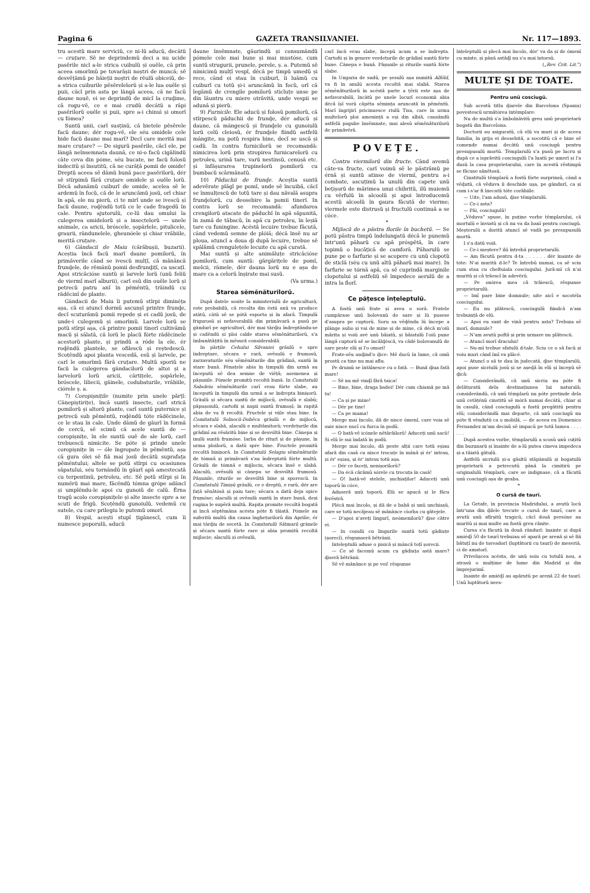Pagina 6 GAZETA TRANSILVANIEI. Nr. 117—1893.
tru acestŭ mare serviciŭ, ce ni-lŭ aducŭ, decâtŭ — cruțare. Sĕ ne deprindemŭ deci a nu ucide pasĕrile nicĭ a-le strica cuibulŭ și ouĕle, că prin aceea omorîmŭ pe tovarășii noștri de muncă; sĕ desvĕțămŭ pe băieții noștri de rĕulŭ obiceiŭ, de-a strica cuiburile pĕsĕrelelorŭ și a-le lua ouĕle și puii, căcĭ prin asta pe lângă aceea, că ne facŭ daune nouĕ, ei se deprindŭ de micĭ la cruḑime, că rogu-vĕ, ce e mai crudŭ decâtŭ a răpi pasĕrilorŭ ouĕle și puii, spre a-i chinuì și omorî cu fómea?
Suntŭ unii, carĭ susținŭ, că bietele pĕsĕrele facŭ daune; dér rogu-vĕ, ele séu omidele cele hide facŭ daune mai marĭ? Decĭ care merită mai mare cruțare? — De sigurŭ pasĕrile, căcĭ ele, pe lângă neînsemnata daună, ce ni-o facŭ cigălindŭ câte ceva din pómе, séu bucate, ne facŭ folosŭ îndecitŭ și însutitŭ, că ne curăță pomii de omide! Dreptŭ aceea sĕ dămŭ bună pace pasĕrilorŭ, dér sĕ stîrpimŭ fără cruțare omidele și ouĕle lorŭ. Décă adunămŭ cuiburĭ de omide, acelea sĕ le ardemŭ în focŭ, că de le aruncămŭ josŭ, orĭ chiar în apă, ele nu pierŭ, ci te mirĭ unde se ivescŭ și facŭ daune, roḑêndŭ totŭ ce le cade fragedŭ în cale. Pentru ajutorulŭ, ce-lŭ dau omului la culegerea omidelorŭ și a insectelorŭ — unele animale, ca aricii, bróscele, șopârlele, pitulicele, graurii, rândunelele, gheunóele și chiar vrăbiile, merită cruțare.
6) Gândacii de Maiu (cărăbușii, buzarii). Aceștia încă facŭ marĭ daune pomilorŭ, în primăverile când se ivescŭ mulțĭ, că mănâncă frunḑele, de rĕmânŭ pomii desfrunḑițĭ, ca uscațĭ. Apoi stricăcióse suntŭ și larvele lorŭ (unŭ feliŭ de viermĭ marĭ alburii), carĭ esŭ din ouĕle lorŭ și petrecŭ patru anĭ în pĕmêntŭ, trăindŭ cu rădĕcinĭ de plante.
Gândacii de Maiu îi putemŭ stîrpi diminéța așa, că ei atuncĭ dormŭ ascunșĭ printre frunḑe, decĭ scuturămŭ pomii repede și ei cadŭ josŭ, de unde-i culegemŭ și omorîmŭ. Larvele lorŭ se potŭ stîrpi așa, că printre pomii tinerĭ cultivămŭ macŭ și sălată, că lorŭ le placŭ fórte rădĕcinele acestorŭ plante, și prindŭ a róde la ele, ér roḑêndŭ plantele, se ofilescŭ și reștedescŭ. Scoțêndŭ apoi planta vescedă, esŭ și larvele, pe carĭ le omorîmŭ fără cruțare. Multŭ sporiŭ ne facŭ la culegerea gândacilorŭ de altoi și a larvelorŭ lorŭ aricii, cârtițele, șopârlele, bróscele, liliecii, găinele, codubaturile, vrăbiile, ciórele ș. a.
7) Coropișnițile (numite prin unele părțĭ: Cânepiștirițe), încă suntŭ insecte, carĭ strică pomilorŭ și altorŭ plante, carĭ suntŭ puternice și petrecŭ sub pĕmêntŭ, roḑêndŭ tóte rădĕcinele, ce le stau în cale. Unde dămŭ de găurĭ în formă de cercŭ, sĕ scimŭ că acele suntŭ de — coropișnițe, în ele suntŭ ouĕ de ale lorŭ, carĭ trebuescŭ nimicite. Se póte și prinde unele coropișnițe în — óle îngropate în pĕmêntŭ, așa că gura ólei sĕ fiă mai josŭ decâtŭ suprafața pĕmêntului; altele se potŭ stîrpi cu ocasiunea săpatului, séu tornândŭ în găurĭ apă amestecată cu terpentinŭ, petroleu, etc. Sĕ potŭ stîrpi și în numĕrŭ mai mare, făcêndŭ tómna grópe adâncĭ și umplêndu-le apoi cu gunoiŭ de calŭ. Érna tragŭ acolo coropișnițele și alte insecte spre a se scuti de frigŭ. Scoțêndŭ gunoiulŭ, vedemŭ cu sutele, cu care prilegiu le putemŭ omorî.
8) Vespii, acești stupĭ țigănescĭ, cum îi numesce poporulŭ, aducŭ
daune însĕmnate, găurindŭ și consumândŭ pómele cele mai bune și mai mustóse, cum suntŭ strugurii, prunele, perele, ș. a. Putemŭ sĕ nimicimŭ mulțĭ vespĭ, décă pe timpŭ umedŭ și rece, când ei stau în cuiburĭ, îi luămŭ cu cuiburĭ cu totŭ și-i aruncămŭ în focŭ, orĭ că legămŭ de crengile pomilorŭ sticluțe unse pe din lăuntru cu miere otrăvită, unde vespii se adună și pierŭ.
9) Furnicile. Ele aducŭ și folosŭ pomilorŭ, că stîrpescŭ păduchii de frunḑe, dér aducŭ și daune, că mângescŭ și frunḑele cu gunoiulŭ lorŭ celŭ cleiosŭ, ér frunḑele fiindŭ astfelŭ mângite, nu potŭ respira bine, decĭ se uscă și cadŭ. In contra furnicilorŭ se recomandă: nimicirea lorŭ prin stropirea furnicarelorŭ cu petroleu, urină tare, varŭ nestinsŭ, cenușă etc. și înfășurarea trupinelorŭ pomilorŭ cu bumbacŭ scărmănatŭ.
10) Păduchii de frunḑe. Aceștia suntŭ adevĕrate plăgĭ pe pomĭ, unde sĕ încuibă, căcĭ se înmulțescŭ de totŭ tare și dau năvală asupra frunḑelorŭ, cu deosebire la pomii tinerĭ. In contra lorŭ se recomandă: afundarea crengilorŭ atacate de păduchĭ în apă săpunită, în zamă de tăbacŭ, în apă cu petroleu, în leșiă tare cu funingine. Acéstă lecuire trebue făcută, când vedemŭ semne de plóiă; décă însĕ nu ar ploua, atuncĭ a doua ḑi după lecuire, trebue sĕ spălămŭ crengulețele lecuite cu apă curată.
Mai suntŭ și alte animăluțe stricăcióse pomilorŭ, cum suntŭ: gărgărițele de pomĭ, melcii, râmele, dér dauna lorŭ nu e așa de mare ca a celorŭ înșirate mai susŭ.
(Va urma.)
Starea sĕmĕnăturilorŭ.
După datele sosite la ministeriulŭ de agricultură, este probabilŭ, că recolta din éstŭ anŭ va produce atâtŭ, câtŭ sĕ se pótă esporta și în afară. Timpulŭ frigurosŭ și nefavorabilŭ din primăvară a pusŭ pe gândurĭ pe agricultorĭ, dér mai târḑiu îndreptându-se și cadêndŭ și ploi calde starea sĕmĕnăturilorŭ, s'a îmbunătățitŭ în mĕsură considerabilă.
In părțile Cehului Silvaniei grâulŭ e spre îndreptare, sĕcara e rară, ovĕsulŭ e frumosŭ, zarzavaturile séu sĕmĕnăturile din grădină, suntŭ în stare bună. Fênațele abia în timpulŭ din urmă au începutŭ sĕ dea semne de viĕță; asemenea și pășunile. Pómele promitŭ recoltă bună. In Comitatulŭ Saboleiu sĕmĕnăturile carĭ erau fórte slabe, au începutŭ în timpulŭ din urmă a se îndrepta binișorŭ. Grâulŭ și sĕcara suntŭ de mijlocŭ, ovĕsulŭ e slabŭ; păpușoiulŭ, cartofii și napii suntŭ frumoșĭ; în rapiță abia de va fi recoltă. Fructele și viile stau bine. In Comitatulŭ Solnocŭ-Dobĕca grâulŭ e de mijlocŭ, sĕcara e slabă, alaculŭ e multămitorŭ; verdețurile din grădinĭ au rĕsăritŭ bine și se desvóltă bine. Cânepa și inulŭ suntŭ frumóse. Iarba de riturĭ și de pășune, în urma ploilorŭ, a datŭ spre bine. Fructele promitŭ recoltă binișoră. In Comitatulŭ Selagiu sĕmĕnăturile de tómnă și primăvară s'au îndreptatŭ fórte multŭ. Grâulŭ de tómnă e mijlociu, sĕcara însĕ e slabă. Alaculŭ, ovĕsulŭ și cânepa se desvóltă frumosŭ. Pășunile, riturile se desvóltă bine și sporescŭ. In Comitatulŭ Timișŭ grâulŭ, ce e dreptŭ, e rarŭ, dér are față sĕnătósă și paiu tare; sĕcara a datŭ deja spice frumóse; alaculŭ și ovĕsulŭ suntŭ în stare bună, deși rugina le supĕră multŭ. Rapița promite recoltă bogată și încă sĕptĕmâna acésta póte fi tăiată. Pómele au suferitŭ multŭ din causa înghețurilorŭ din Aprilie, ér mai târḑiu de secetă. In Comitatulŭ Sătmarŭ grânele și sĕcara suntŭ fórte rare și abia promitŭ recoltă mijlocie; alaculŭ și ovĕsulŭ,
carĭ încă erau slabe, începŭ acum a se îndrepta. Cartofii și în genere verdețurile de grădinĭ suntŭ fórte bune. Cânepa e bună. Pășunile și riturile suntŭ fórte slabe.
In Ungaria de sudŭ, pe șesulŭ așa numitŭ Alföld, va fi în anulŭ acesta recoltă mai slabă. Starea sĕmĕnăturilorŭ în acéstă parte a țĕrii este așa de nefavorabilă, încâtŭ pe unele locurĭ economii abia décă îșĭ vorŭ căpĕta sĕmința aruncată în pĕmêntŭ. Marĭ îngrijirĭ pricinuesce riulŭ Tisa, care în urma multelorŭ ploi amenință a eși din albiă, causândŭ astfelŭ pagube însĕmnate, mai alesŭ sĕmĕnăturilorŭ de primăvĕră.
POVEȚE.
Contra viermilorŭ din fructe. Când avemŭ câte-va fructe, carĭ voimŭ sĕ le păstrămŭ pe érnă și suntŭ atinse de viermĭ, pentru a-i combate, ascuțimŭ la unulŭ din capete unŭ bețișorŭ de mărimea unui chibritŭ, ilŭ muiemŭ cu vêrfulŭ în alcoolŭ și apoi întroducemŭ acestŭ alcoolŭ în gaura făcută de vierme; viermele este distrusŭ și fructulŭ continuă a se cóce.
*
Mijlocŭ de a păstra florile în buchetŭ. — Se potŭ păstra timpŭ îndelungatŭ décă le punemŭ într'unŭ păharŭ cu apă próspĕtă, în care topimŭ o bucățică de camforă. Păharulŭ se pune pe o farfurie și se acopere cu unŭ clopotŭ de sticlă (séu cu unŭ altŭ păharŭ mai mare). In farfurie se tórnă apă, ca sĕ cuprindă marginile clopotului și astfeliŭ sĕ împedece aerulŭ de a intra la florĭ.
Ce pățesce înțeleptulŭ.
A fostŭ unŭ frate și avea o soră. Fratele cumpărase unŭ bolovanŭ de sare și lŭ pusese d'asupra pe cuptorŭ. Soru sa vĕḑêndu lŭ începe a plânge aulio și vai de mine și de mine, că décă m'oiŭ mărita și voiŭ avé unŭ băiatŭ, și băiatulŭ l'oiŭ pune lângă cuptorŭ sĕ se încălḑéscă, va cădé bolovanulŭ de sare peste elŭ și l'o omorî!
Frate-sĕu auḑind'o ḑice: Mĕ ducŭ în lume, că omŭ prostŭ ca tine nu mai aflu.
Pe drumŭ se întâlnesce cu o fată. — Bună ḑiua fată mare!
— Sĕ nu mĕ vinḑĭ fără taica!
— Bine, bine, draga badei! Dér cum chiamă pe mă ta!
— Ca și pe mine!
— Dér pe tine!
— Ca pe mama!
Merge mai încolo, dă de nisce ómenĭ, care voia sĕ suie nisce nucĭ cu furca în podŭ.
— O bată-vĕ icónele nĕtărăilorŭ! Aduceți unŭ sacŭ! Și elŭ le sui îndată în podŭ.
Merge mai încolo, dă peste alții care totŭ eșiau afară din casă cu nisce trocuțe în mână și ér' intrau, și ér' eșiau, și ér' intrau totŭ așa.
— Dér ce faceți, nenișorilorŭ?
— Da écă cărămŭ sórele cu trocuța în casă!
— O! bată-vĕ stelele, șuchiaților! Aduceți unŭ toporŭ în cóce,
Aduseră unŭ toporŭ. Elŭ se apucă și le făcu ferĕstră.
Plécă mai încolo, și dă de o babă și unŭ unchiașŭ, care se totŭ necăjeau sĕ mănânce ciorba cu gătejele.
— D'apoi n'aveți lingurĭ, neómenilorŭ? ḑise către ei.
— In coșulŭ cu lingurile suntŭ totŭ gădiuțe (șorecĭ), rĕspunseră bĕtrânii.
Inteleptulŭ aduse o pisică și mâncă toțĭ șorecii.
— Ce sĕ facemŭ acum cu gădiuța astă mare? ḑiseră bĕtrânii.
Sĕ vĕ mănânce și pe voi! rĕspunse
înțeleptulŭ și plecă mai încolo, dór' va da și de ómenĭ cu minte, și până astăḑĭ nu s'a mai întorsŭ.
(„Rev. Crit. Lit.“)
MULTE ȘI DE TOATE.
Pentru unŭ cosciugŭ.
Sub acestŭ titlu ḑiarele din Barcelona (Spania) povestescŭ următórea întêmplare:
Nu de multŭ s'a îmbolnăvitŭ greu unŭ proprietarŭ bogatŭ din Barcelona.
Doctorii au asiguratŭ, că elŭ va muri și de aceea familia, în grija ei deosebită, a socotitŭ că e bine sĕ comende numai decâtŭ unŭ cosciugŭ pentru presupusulŭ mortŭ. Têmplarulŭ s'a pusŭ pe lucru și după ce a isprăvitŭ cosciugulŭ l'a luatŭ pe umerĭ și l'a dusŭ la casa proprietarului, care în acestŭ rĕstimpŭ se făcuse sănĕtosŭ.
Cinstitulŭ têmplarŭ a fostŭ fórte surprinsŭ, când a vĕḑutŭ, că vĕduva îi deschide ușa, pe gândurĭ, ca și cum i-s'ar fi înecatŭ tóte corăbiile.
— Uite, l'am adusŭ, ḑise têmplarulŭ.
— Ce-i asta?
— Păi, cosciugulŭ!
„Vĕduva“ spuse, în puține vorbe têmplarului, că mortulŭ e înviatŭ și că nu va da banĭ pentru cosciugŭ. Meșterulŭ a doritŭ atuncĭ sĕ vadă pe presupusulŭ mortŭ.
I s'a datŭ voiă.
— Ce-i meștere? ilŭ întrebă proprietarulŭ.
— Am făcutŭ pentru d-ta . . . . . . dér înainte de tóte: N'ai muritŭ d-le? Te întrebŭ numai, ca sĕ sciu cum stau cu cheltuiala cosciugului. Jură-mĭ că n'ai muritŭ și că trăescĭ în adevĕrŭ.
— Pe onórea mea că trăiescŭ, rĕspunse proprietarulŭ.
— Imĭ pare bine domnule; uite aicĭ e socotéla cosciugului.
— Eu nu plătescŭ, cosciugulŭ fiindcă n'am trebuință de elŭ.
— Apoi eu sunt de vină pentru asta? Trebuia sĕ morĭ, domnule?
— N'am avutŭ poftă și prin urmare nu plătescŭ.
— Atuncĭ morĭ dracului!
— Nu-mĭ trebue sfatulŭ d-tale. Sciu ce o să facŭ și voiu muri când îmĭ va plăcé.
— Atuncĭ o să te dau în judecată, ḑise têmplarulŭ, apoi puse sicriulŭ josŭ și se așeḑă în elŭ și începŭ sĕ ḑică:
— Considerândŭ, că unŭ sicriu nu póte fi delăturatŭ dela destinațiunea lui naturală; considerândŭ, că unŭ têmplarŭ nu póte pretinde dela unŭ cetățénŭ cinstitŭ sĕ móră numai decâtŭ, chiar și în casulŭ, când cosciugulŭ a fostŭ pregătitŭ pentru elŭ; considerândŭ mai departe, că unŭ cosciugŭ nu póte fi vêndutŭ ca o mobilă, — de aceea eu Domenico Fernandez m'am decisŭ sĕ impacŭ pe totă lumea . . . . . . .
După acestea vorbe, têmplarulŭ a scosŭ unŭ cuțitŭ din buzunarŭ și înainte de a-lŭ putea cineva impedeca și-a tăiatŭ gâtulŭ.
Astfelŭ sicriulŭ și-a găsitŭ stăpânulŭ și bogatulŭ proprietarŭ a petrecutŭ până la cimitirŭ pe originalulŭ têmplarŭ, care se indignase, că a făcutŭ unŭ cosciugŭ așa de geaba.
*
O cursă de taurĭ.
La Getafe, în provincia Madridului, a avutŭ locŭ într'una din ḑilele trecute o cursă de taurĭ, care a avutŭ unŭ sfîrșitŭ tragicŭ, căcĭ două persóne au muritŭ și mai multe au fostŭ greu rănite.
Cursa s'a făcutŭ în două rândurĭ: înainte și după amiéḑĭ 50 de taurĭ trebuiau sĕ apară pe arenă și sĕ fiă bătuțĭ nu de toreadorĭ (luptătorii cu taurĭ) de meseriă, ci de amatorĭ.
Privelișcea acésta, de unŭ soiu cu totulŭ nou, a atrasŭ o mulțime de lume din Madrid și din împrejurimĭ.
Inainte de amiéḑĭ au apărutŭ pe arenă 22 de taurĭ. Unŭ luptătorŭ nees-